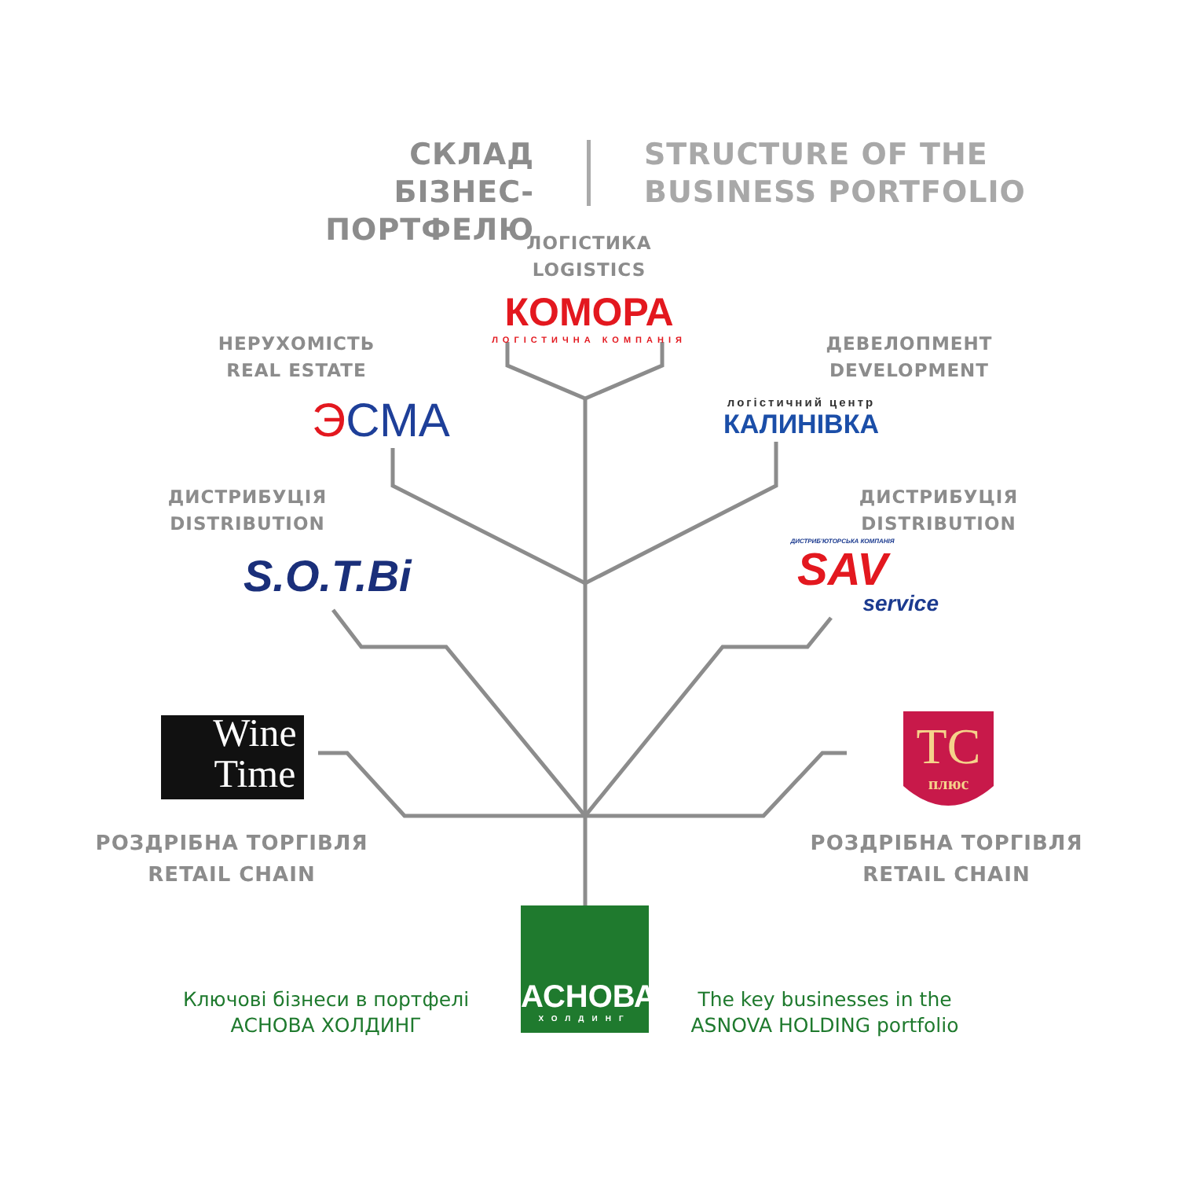СКЛАД
БІЗНЕС-ПОРТФЕЛЮ
STRUCTURE OF THE
BUSINESS PORTFOLIO
ЛОГІСТИКА
LOGISTICS
КОМОРА
ЛОГІСТИЧНА КОМПАНІЯ
НЕРУХОМІСТЬ
REAL ESTATE
ЭСМА
ДЕВЕЛОПМЕНТ
DEVELOPMENT
логістичний центр
КАЛИНІВКА
ДИСТРИБУЦІЯ
DISTRIBUTION
S.O.T.Bi
ДИСТРИБУЦІЯ
DISTRIBUTION
ДИСТРИБ'ЮТОРСЬКА КОМПАНІЯ
SAV
service
Wine
Time
TC
плюс
РОЗДРІБНА ТОРГІВЛЯ
RETAIL CHAIN
РОЗДРІБНА ТОРГІВЛЯ
RETAIL CHAIN
АСНОВА
ХОЛДИНГ
Ключові бізнеси в портфелі
АСНОВА ХОЛДИНГ
The key businesses in the
ASNOVA HOLDING portfolio